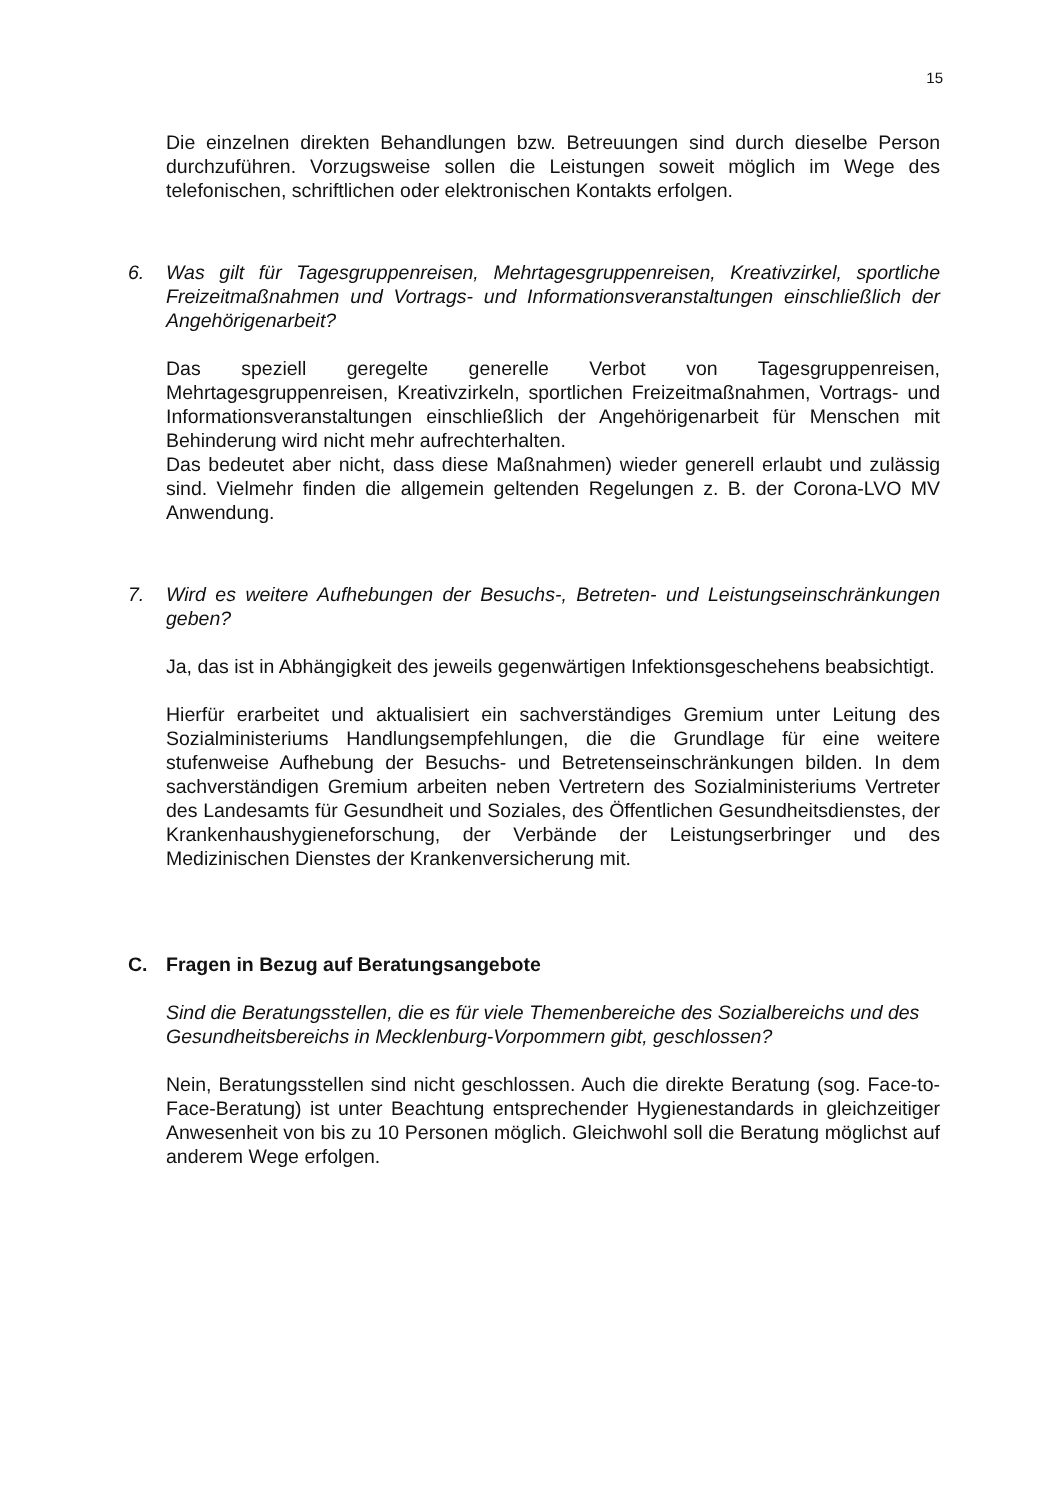15
Die einzelnen direkten Behandlungen bzw. Betreuungen sind durch dieselbe Person durchzuführen. Vorzugsweise sollen die Leistungen soweit möglich im Wege des telefonischen, schriftlichen oder elektronischen Kontakts erfolgen.
6. Was gilt für Tagesgruppenreisen, Mehrtagesgruppenreisen, Kreativzirkel, sportliche Freizeitmaßnahmen und Vortrags- und Informationsveranstaltungen einschließlich der Angehörigenarbeit?
Das speziell geregelte generelle Verbot von Tagesgruppenreisen, Mehrtagesgruppenreisen, Kreativzirkeln, sportlichen Freizeitmaßnahmen, Vortrags- und Informationsveranstaltungen einschließlich der Angehörigenarbeit für Menschen mit Behinderung wird nicht mehr aufrechterhalten.
Das bedeutet aber nicht, dass diese Maßnahmen) wieder generell erlaubt und zulässig sind. Vielmehr finden die allgemein geltenden Regelungen z. B. der Corona-LVO MV Anwendung.
7. Wird es weitere Aufhebungen der Besuchs-, Betreten- und Leistungseinschränkungen geben?
Ja, das ist in Abhängigkeit des jeweils gegenwärtigen Infektionsgeschehens beabsichtigt.
Hierfür erarbeitet und aktualisiert ein sachverständiges Gremium unter Leitung des Sozialministeriums Handlungsempfehlungen, die die Grundlage für eine weitere stufenweise Aufhebung der Besuchs- und Betretenseinschränkungen bilden. In dem sachverständigen Gremium arbeiten neben Vertretern des Sozialministeriums Vertreter des Landesamts für Gesundheit und Soziales, des Öffentlichen Gesundheitsdienstes, der Krankenhaushygieneforschung, der Verbände der Leistungserbringer und des Medizinischen Dienstes der Krankenversicherung mit.
C. Fragen in Bezug auf Beratungsangebote
Sind die Beratungsstellen, die es für viele Themenbereiche des Sozialbereichs und des Gesundheitsbereichs in Mecklenburg-Vorpommern gibt, geschlossen?
Nein, Beratungsstellen sind nicht geschlossen. Auch die direkte Beratung (sog. Face-to-Face-Beratung) ist unter Beachtung entsprechender Hygienestandards in gleichzeitiger Anwesenheit von bis zu 10 Personen möglich. Gleichwohl soll die Beratung möglichst auf anderem Wege erfolgen.